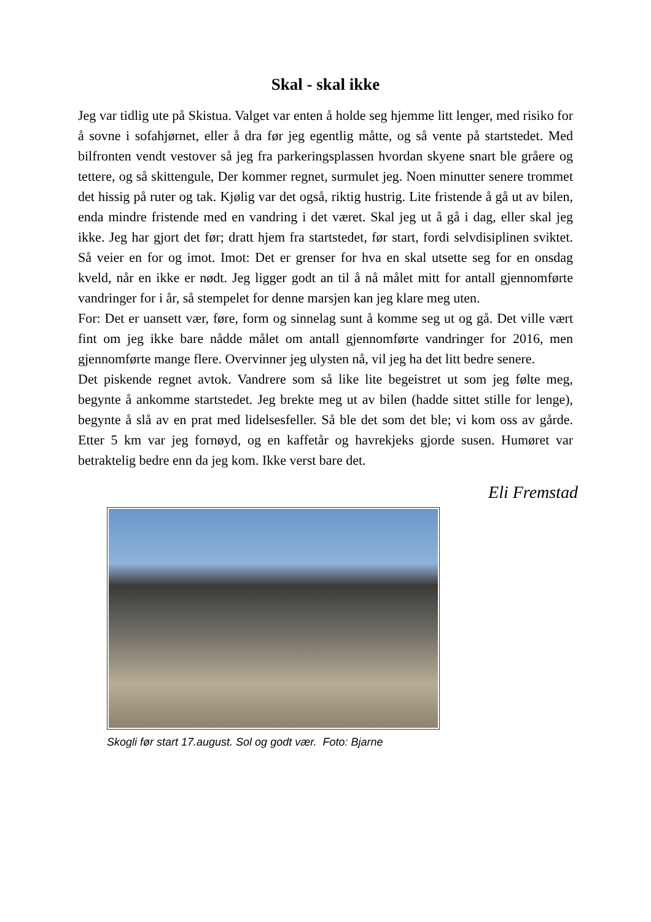Skal - skal ikke
Jeg var tidlig ute på Skistua. Valget var enten å holde seg hjemme litt lenger, med risiko for å sovne i sofahjørnet, eller å dra før jeg egentlig måtte, og så vente på startstedet. Med bilfronten vendt vestover så jeg fra parkeringsplassen hvordan skyene snart ble gråere og tettere, og så skittengule, Der kommer regnet, surmulet jeg. Noen minutter senere trommet det hissig på ruter og tak. Kjølig var det også, riktig hustrig. Lite fristende å gå ut av bilen, enda mindre fristende med en vandring i det været. Skal jeg ut å gå i dag, eller skal jeg ikke. Jeg har gjort det før; dratt hjem fra startstedet, før start, fordi selvdisiplinen sviktet. Så veier en for og imot. Imot: Det er grenser for hva en skal utsette seg for en onsdag kveld, når en ikke er nødt. Jeg ligger godt an til å nå målet mitt for antall gjennomførte vandringer for i år, så stempelet for denne marsjen kan jeg klare meg uten.
For: Det er uansett vær, føre, form og sinnelag sunt å komme seg ut og gå. Det ville vært fint om jeg ikke bare nådde målet om antall gjennomførte vandringer for 2016, men gjennomførte mange flere. Overvinner jeg ulysten nå, vil jeg ha det litt bedre senere.
Det piskende regnet avtok. Vandrere som så like lite begeistret ut som jeg følte meg, begynte å ankomme startstedet. Jeg brekte meg ut av bilen (hadde sittet stille for lenge), begynte å slå av en prat med lidelsesfeller. Så ble det som det ble; vi kom oss av gårde. Etter 5 km var jeg fornøyd, og en kaffetår og havrekjeks gjorde susen. Humøret var betraktelig bedre enn da jeg kom. Ikke verst bare det.
Eli Fremstad
Skogli før start 17.august. Sol og godt vær. Foto: Bjarne